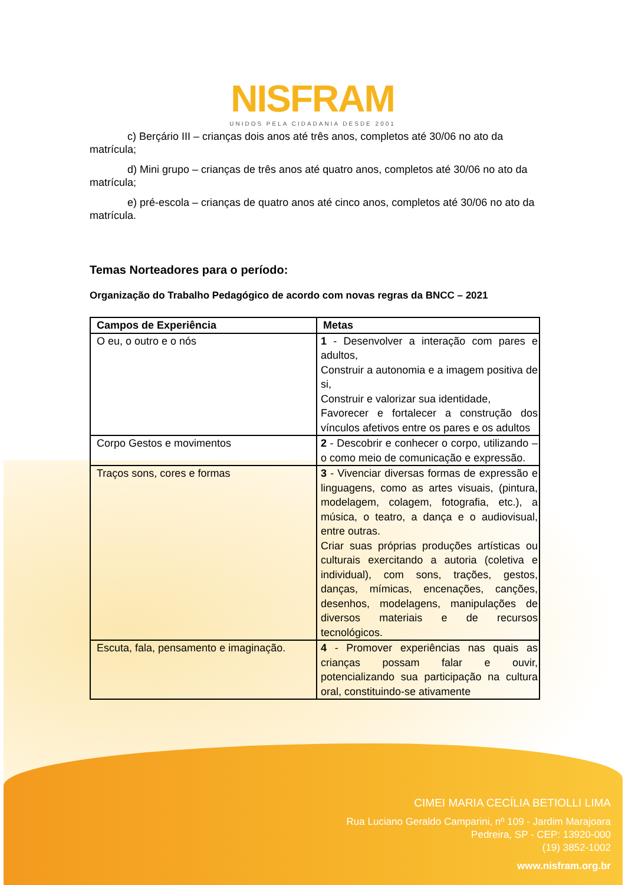NISFRAM
UNIDOS PELA CIDADANIA DESDE 2001
c) Berçário III – crianças dois anos até três anos, completos até 30/06 no ato da matrícula;
d) Mini grupo – crianças de três anos até quatro anos, completos até 30/06 no ato da matrícula;
e) pré-escola – crianças de quatro anos até cinco anos, completos até 30/06 no ato da matrícula.
Temas Norteadores para o período:
Organização do Trabalho Pedagógico de acordo com novas regras da BNCC – 2021
| Campos de Experiência | Metas |
| --- | --- |
| O eu, o outro e o nós | 1 - Desenvolver a interação com pares e adultos, Construir a autonomia e a imagem positiva de si, Construir e valorizar sua identidade, Favorecer e fortalecer a construção dos vínculos afetivos entre os pares e os adultos |
| Corpo Gestos e movimentos | 2 - Descobrir e conhecer o corpo, utilizando –o como meio de comunicação e expressão. |
| Traços sons, cores e formas | 3 - Vivenciar diversas formas de expressão e linguagens, como as artes visuais, (pintura, modelagem, colagem, fotografia, etc.), a música, o teatro, a dança e o audiovisual, entre outras. Criar suas próprias produções artísticas ou culturais exercitando a autoria (coletiva e individual), com sons, trações, gestos, danças, mímicas, encenações, canções, desenhos, modelagens, manipulações de diversos materiais e de recursos tecnológicos. |
| Escuta, fala, pensamento e imaginação. | 4 - Promover experiências nas quais as crianças possam falar e ouvir, potencializando sua participação na cultura oral, constituindo-se ativamente |
CIMEI MARIA CECÍLIA BETIOLLI LIMA
Rua Luciano Geraldo Camparini, nº 109 - Jardim Marajoara
Pedreira, SP - CEP: 13920-000
(19) 3852-1002
www.nisfram.org.br